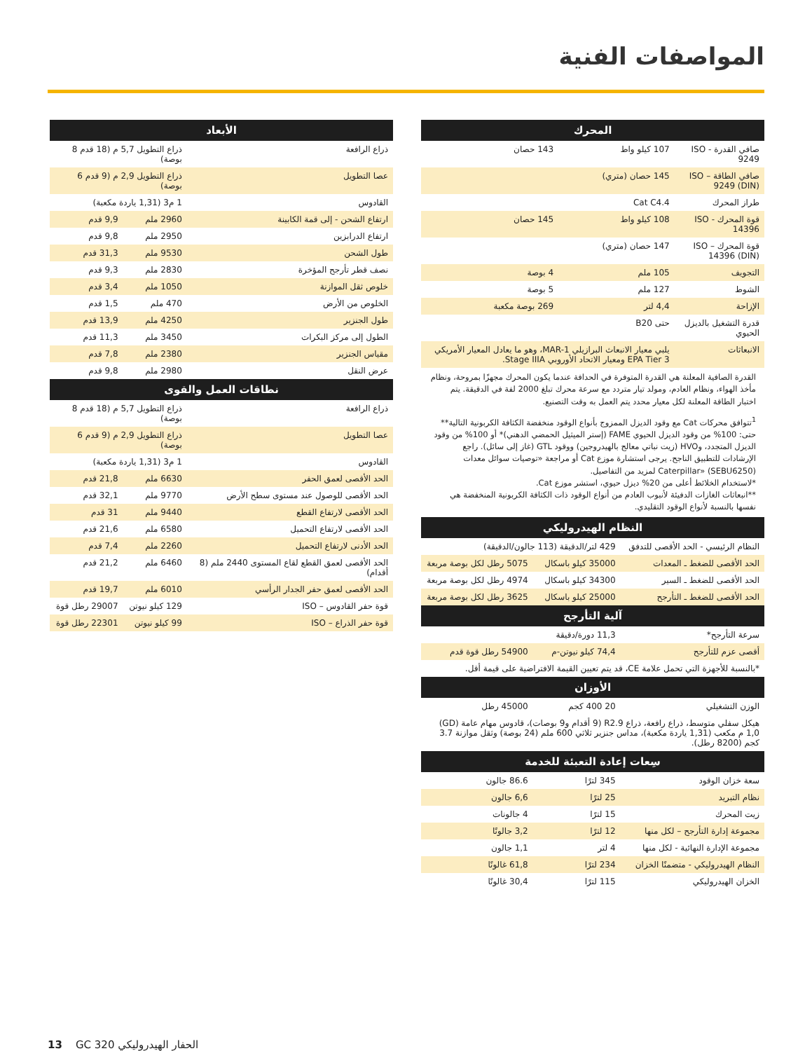المواصفات الفنية
| المحرك | | |
| --- | --- | --- |
| صافي القدرة - ISO 9249 | 107 كيلو واط | 143 حصان |
| صافي الطاقة – ISO 9249 (DIN) | 145 حصان (متري) | |
| طراز المحرك | Cat C4.4 | |
| قوة المحرك - ISO 14396 | 108 كيلو واط | 145 حصان |
| قوة المحرك – ISO 14396 (DIN) | 147 حصان (متري) | |
| التجويف | 105 ملم | 4 بوصة |
| الشوط | 127 ملم | 5 بوصة |
| الإزاحة | 4,4 لتر | 269 بوصة مكعبة |
| قدرة التشغيل بالديزل الحيوي | حتى B20 | |
| الانبعاثات | يلبي معيار الانبعاث البرازيلي MAR-1، وهو ما يعادل المعيار الأمريكي EPA Tier 3 ومعيار الاتحاد الأوروبي Stage IIIA. | |
القدرة الصافية المعلنة هي القدرة المتوفرة في الحدافة عندما يكون المحرك مجهزًا بمروحة، ونظام مأخذ الهواء، ونظام العادم، ومولد تيار متردد مع سرعة محرك تبلغ 2000 لفة في الدقيقة. يتم اختبار الطاقة المعلنة لكل معيار محدد يتم العمل به وقت التصنيع.
<sup>1</sup> تتوافق محركات Cat مع وقود الديزل الممزوج بأنواع الوقود منخفضة الكثافة الكربونية التالية** حتى: 100% من وقود الديزل الحيوي FAME (إستر الميثيل الحمضي الدهني)* أو 100% من وقود الديزل المتجدد، وHVO (زيت نباتي معالج بالهيدروجين) ووقود GTL (غاز إلى سائل). راجع الإرشادات للتطبيق الناجح. يرجى استشارة موزع Cat أو مراجعة «توصيات سوائل معدات Caterpillar» (SEBU6250) لمزيد من التفاصيل.
*لاستخدام الخلائط أعلى من 20% ديزل حيوي، استشر موزع Cat.
**انبعاثات الغازات الدفيئة لأنبوب العادم من أنواع الوقود ذات الكثافة الكربونية المنخفضة هي نفسها بالنسبة لأنواع الوقود التقليدي.
| النظام الهيدروليكي | | |
| --- | --- | --- |
| النظام الرئيسي - الحد الأقصى للتدفق | 429 لتر/الدقيقة (113 جالون/الدقيقة) | |
| الحد الأقصى للضغط ـ المعدات | 35000 كيلو باسكال | 5075 رطل لكل بوصة مربعة |
| الحد الأقصى للضغط ـ السير | 34300 كيلو باسكال | 4974 رطل لكل بوصة مربعة |
| الحد الأقصى للضغط ـ التأرجح | 25000 كيلو باسكال | 3625 رطل لكل بوصة مربعة |
| آلية التأرجح | | |
| سرعة التأرجح* | 11,3 دورة/دقيقة | |
| أقصى عزم للتأرجح | 74,4 كيلو نيوتن-م | 54900 رطل قوة قدم |
| *بالنسبة للأجهزة التي تحمل علامة CE، قد يتم تعيين القيمة الافتراضية على قيمة أقل. | | |
| الأوزان | | |
| الوزن التشغيلي | 20 400 كجم | 45000 رطل |
| هيكل سفلي متوسط، ذراع رافعة، ذراع R2.9 (9 أقدام و9 بوصات)، قادوس مهام عامة (GD) 1,0 م مكعب (1,31 ياردة مكعبة)، مداس جنزير ثلاثي 600 ملم (24 بوصة) وثقل موازنة 3.7 كجم (8200 رطل). | | |
| سِعات إعادة التعبئة للخدمة | | |
| سعة خزان الوقود | 345 لترًا | 86.6 جالون |
| نظام التبريد | 25 لترًا | 6,6 جالون |
| زيت المحرك | 15 لترًا | 4 جالونات |
| مجموعة إدارة التأرجح – لكل منها | 12 لترًا | 3,2 جالونًا |
| مجموعة الإدارة النهائية - لكل منها | 4 لتر | 1,1 جالون |
| النظام الهيدروليكي - متضمنًا الخزان | 234 لترًا | 61,8 غالونًا |
| الخزان الهيدروليكي | 115 لترًا | 30,4 غالونًا |
| الأبعاد | | |
| --- | --- | --- |
| ذراع الرافعة | ذراع التطويل 5,7 م (18 قدم 8 بوصة) | |
| عصا التطويل | ذراع التطويل 2,9 م (9 قدم 6 بوصة) | |
| القادوس | 1 م3 (1,31 ياردة مكعبة) | |
| ارتفاع الشحن - إلى قمة الكابينة | 2960 ملم | 9,9 قدم |
| ارتفاع الدرابزين | 2950 ملم | 9,8 قدم |
| طول الشحن | 9530 ملم | 31,3 قدم |
| نصف قطر تأرجح المؤخرة | 2830 ملم | 9,3 قدم |
| خلوص ثقل الموازنة | 1050 ملم | 3,4 قدم |
| الخلوص من الأرض | 470 ملم | 1,5 قدم |
| طول الجنزير | 4250 ملم | 13,9 قدم |
| الطول إلى مركز البكرات | 3450 ملم | 11,3 قدم |
| مقياس الجنزير | 2380 ملم | 7,8 قدم |
| عرض النقل | 2980 ملم | 9,8 قدم |
| نطاقات العمل والقوى | | |
| ذراع الرافعة | ذراع التطويل 5,7 م (18 قدم 8 بوصة) | |
| عصا التطويل | ذراع التطويل 2,9 م (9 قدم 6 بوصة) | |
| القادوس | 1 م3 (1,31 ياردة مكعبة) | |
| الحد الأقصى لعمق الحفر | 6630 ملم | 21,8 قدم |
| الحد الأقصى للوصول عند مستوى سطح الأرض | 9770 ملم | 32,1 قدم |
| الحد الأقصى لارتفاع القطع | 9440 ملم | 31 قدم |
| الحد الأقصى لارتفاع التحميل | 6580 ملم | 21,6 قدم |
| الحد الأدنى لارتفاع التحميل | 2260 ملم | 7,4 قدم |
| الحد الأقصى لعمق القطع لقاع المستوى 2440 ملم (8 أقدام) | 6460 ملم | 21,2 قدم |
| الحد الأقصى لعمق حفر الجدار الرأسي | 6010 ملم | 19,7 قدم |
| قوة حفر القادوس – ISO | 129 كيلو نيوتن | 29007 رطل قوة |
| قوة حفر الذراع – ISO | 99 كيلو نيوتن | 22301 رطل قوة |
13 GC 320 الحفار الهيدروليكي